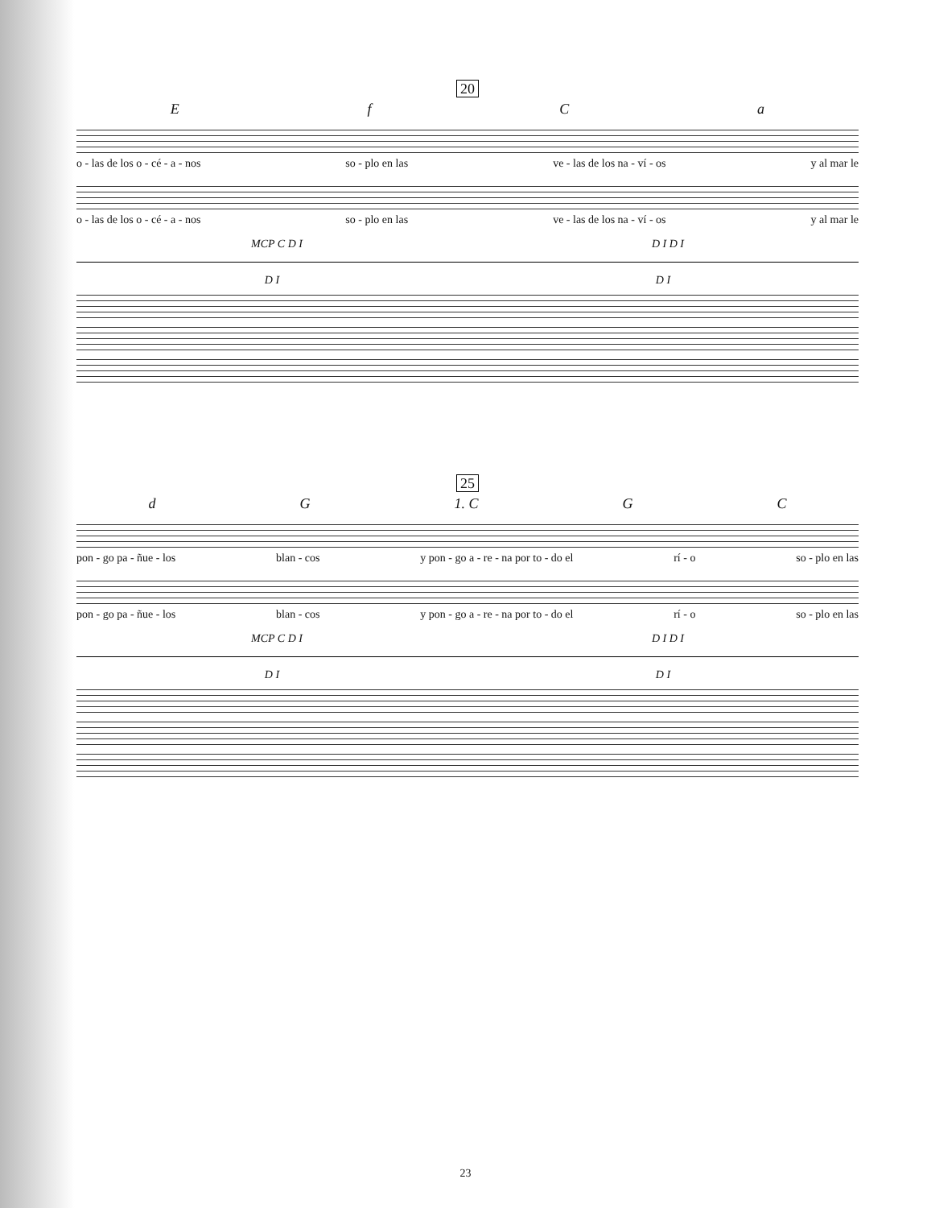20
EfCa
o - las de los o - cé - a - nos so - plo en las ve - las de los na - ví - os y al mar le
o - las de los o - cé - a - nos so - plo en las ve - las de los na - ví - os y al mar le
MCP C D I D I D I
D I D I
25
dG 1. C GC
pon - go pa - ñue - los blan - cos y pon - go a - re - na por to - do el rí - o so - plo en las
pon - go pa - ñue - los blan - cos y pon - go a - re - na por to - do el rí - o so - plo en las
MCP C D I D I D I
D I D I
23